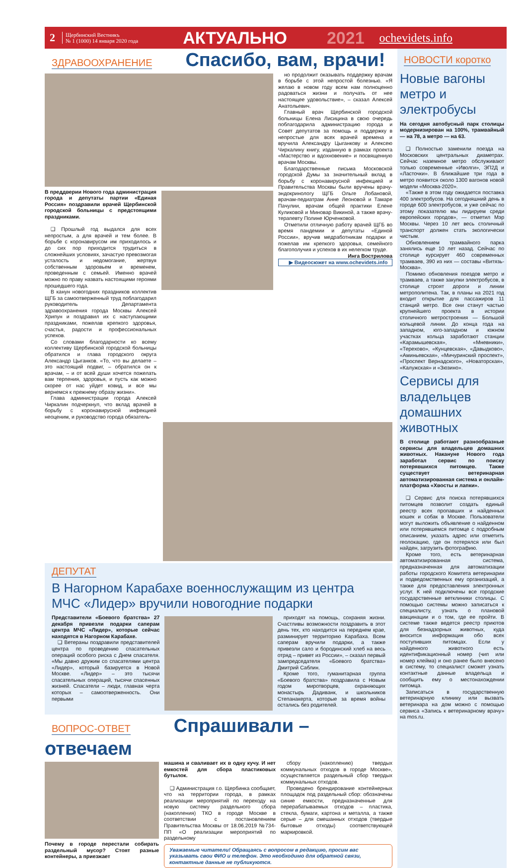2 Щербинский Вестникъ
№ 1 (1000) 14 января 2020 года АКТУАЛЬНО 2021 ochevidets.info
ЗДРАВООХРАНЕНИЕ
Спасибо, вам, врачи!
В преддверии Нового года администрация города и депутаты партии «Единая Россия» поздравили врачей Щербинской городской больницы с предстоящими праздниками.
❑ Прошлый год выдался для всех непростым, а для врачей и тем более. В борьбе с коронавирусом им приходилось и до сих пор приходится трудиться в сложнейших условиях, зачастую превозмогая усталость и недомогание, жертвуя собственным здоровьем и временем, проведенным с семьей. Именно врачей можно по праву назвать настоящими героями прошедшего года.
В канун новогодних праздников коллектив ЩГБ за самоотверженный труд поблагодарил руководитель Департамента здравоохранения города Москвы Алексей Хрипун и поздравил их с наступающими праздниками, пожелав крепкого здоровья, счастья, радости и профессиональных успехов.
Со словами благодарности ко всему коллективу Щербинской городской больницы обратился и глава городского округа Александр Цыганков. «То, что вы делаете – это настоящий подвиг, – обратился он к врачам, – и от всей души хочется пожелать вам терпения, здоровья, и пусть как можно скорее от нас уйдет ковид, и все мы вернемся к прежнему образу жизни».
Глава администрации города Алексей Чиркалин подчеркнул, что вклад врачей в борьбу с коронавирусной инфекцией неоценим, и руководство города обязатель-
но продолжит оказывать поддержку врачам в борьбе с этой непростой болезнью. «Я желаю в новом году всем нам полноценно радоваться жизни и получать от нее настоящее удовольствие», – сказал Алексей Анатольевич.
Главный врач Щербинской городской больницы Елена Лисицина в свою очередь поблагодарила администрацию города и Совет депутатов за помощь и поддержку в непростые для всех врачей времена и вручила Александру Цыганкову и Алексею Чиркалину книгу, изданную в рамках проекта «Мастерство и вдохновение» и посвященную врачам Москвы.
Благодарственные письма Московской городской Думы за значительный вклад в борьбу с коронавирусной инфекцией и Правительства Москвы были вручены врачу-эндокринологу ЩГБ Ольге Лобановой, врачам-педиатрам Анне Леоновой и Тамаре Пачулии, врачам общей практики Елене Куликовой и Миновар Викиной, а также врачу-терапевту Полине Юрченковой.
Отметили отличную работу врачей ЩГБ во время пандемии и депутаты «Единой России», вручив медработникам подарки и пожелав им крепкого здоровья, семейного благополучия и успехов в их нелегком труде.
Инга Вострилова
▶ Видеосюжет на www.ochevidets.info
ДЕПУТАТ
В Нагорном Карабахе военнослужащим из центра МЧС «Лидер» вручили новогодние подарки
Представители «Боевого братства» 27 декабря привезли подарки саперам центра МЧС «Лидер», которые сейчас находятся в Нагорном Карабахе.
❑ Ветераны поздравили представителей центра по проведению спасательных операций особого риска с Днем спасателя. «Мы давно дружим со спасателями центра «Лидер», который базируется в Новой Москве. «Лидер» – это тысячи спасательных операций, тысячи спасенных жизней. Спасатели – люди, главная черта которых – самоотверженность. Они первыми
приходят на помощь, сохраняя жизни. Счастливы возможности поздравить в этот день тех, кто находится на переднем крае, разминирует территорию Карабаха. Всем саперам вручили подарки, а также привезли сало и бородинский хлеб на весь отряд – привет из России», – сказал первый зампредседателя «Боевого братства» Дмитрий Саблин.
Кроме того, гуманитарная группа «Боевого братства» поздравила с Новым годом миротворцев, охраняющих монастырь Дадиванк, и школьников Степанакерта, которые за время войны остались без родителей.
ВОПРОС-ОТВЕТ
Спрашивали – отвечаем
Почему в городе перестали собирать раздельный мусор? Стоят разные контейнеры, а приезжает
машина и сваливает их в одну кучу. И нет емкостей для сбора пластиковых бутылок.
❑ Администрация г.о. Щербинка сообщает, что на территории города, в рамках реализации мероприятий по переходу на новую систему раздельного сбора (накопления) ТКО в городе Москве в соответствии с постановлением Правительства Москвы от 18.06.2019 №734-ПП «О реализации мероприятий по раздельному
сбору (накоплению) твердых коммунальных отходов в городе Москве», осуществляется раздельный сбор твердых коммунальных отходов.
Проведено брендирование контейнерных площадок под раздельный сбор: обозначены синие емкости, предназначенные для перерабатываемых отходов – пластика, стекла, бумаги, картона и металла, а также серые – для смешанных отходов (твердые бытовые отходы) соответствующей маркировкой.
Уважаемые читатели! Обращаясь с вопросом в редакцию, просим вас указывать свои ФИО и телефон. Это необходимо для обратной связи, контактные данные не публикуются.
НОВОСТИ коротко
Новые вагоны метро и электробусы
На сегодня автобусный парк столицы модернизирован на 100%, трамвайный — на 78, а метро — на 63.
❑ Полностью заменили поезда на Московских центральных диаметрах. Сейчас наземное метро обслуживают только современные «Иволги», ЭП2Д и «Ласточки». В ближайшие три года в метро появится около 1300 вагонов новой модели «Москва-2020».
«Также в этом году ожидается поставка 400 электробусов. На сегодняшний день в городе 600 электробусов, и уже сейчас по этому показателю мы лидируем среди европейских городов», — отметил Мэр Москвы. Через 10 лет весь столичный транспорт должен стать экологически чистым.
Обновлением трамвайного парка занялись еще 10 лет назад. Сейчас по столице курсирует 460 современных трамваев, 390 из них — составы «Витязь-Москва».
Помимо обновления поездов метро и трамваев, а также закупки электробусов, в столице строят дороги и линии метрополитена. Так, в планы на 2021 год входит открытие для пассажиров 11 станций метро. Все они станут частью крупнейшего проекта в истории столичного метростроения — Большой кольцевой линии. До конца года на западном, юго-западном и южном участках кольца заработают станции «Карамышевская», «Мневники», «Терехово», «Кунцевская», «Давыдково», «Аминьевская», «Мичуринский проспект», «Проспект Вернадского», «Новаторская», «Калужская» и «Зюзино».
Сервисы для владельцев домашних животных
В столице работают разнообразные сервисы для владельцев домашних животных. Накануне Нового года заработал сервис по поиску потерявшихся питомцев. Также существует ветеринарная автоматизированная система и онлайн-платформа «Хвосты и лапки».
❑ Сервис для поиска потерявшихся питомцев позволит создать единый реестр всех пропавших и найденных кошек и собак в Москве. Пользователи могут выложить объявление о найденном или потерявшемся питомце с подробным описанием, указать адрес или отметить геолокацию, где он потерялся или был найден, загрузить фотографию.
Кроме того, есть ветеринарная автоматизированная система, предназначенная для автоматизации работы городского Комитета ветеринарии и подведомственных ему организаций, а также для предоставления электронных услуг. К ней подключены все городские государственные ветклиники столицы. С помощью системы можно записаться к специалисту, узнать о плановой вакцинации и о том, где ее пройти. В системе также ведется реестр приютов для безнадзорных животных, куда вносится информация обо всех поступивших питомцах. Если у найденного животного есть идентификационный номер (чип или номер клейма) и оно ранее было внесено в систему, то специалист сможет узнать контактные данные владельца и сообщить ему о местонахождении питомца.
Записаться в государственную ветеринарную клинику или вызвать ветеринара на дом можно с помощью сервиса «Запись к ветеринарному врачу» на mos.ru.